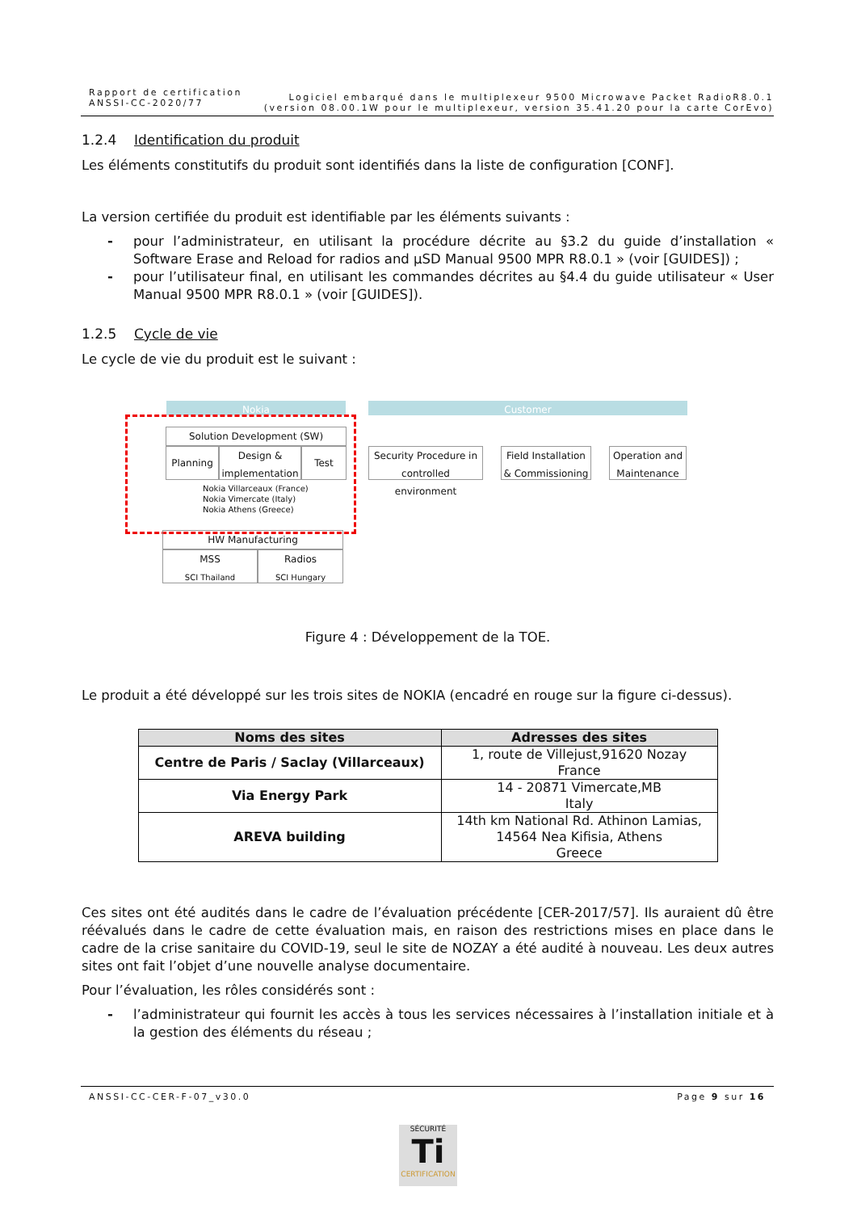Rapport de certification
ANSSI-CC-2020/77
Logiciel embarqué dans le multiplexeur 9500 Microwave Packet RadioR8.0.1
(version 08.00.1W pour le multiplexeur, version 35.41.20 pour la carte CorEvo)
1.2.4 Identification du produit
Les éléments constitutifs du produit sont identifiés dans la liste de configuration [CONF].
La version certifiée du produit est identifiable par les éléments suivants :
- pour l’administrateur, en utilisant la procédure décrite au §3.2 du guide d’installation « Software Erase and Reload for radios and µSD Manual 9500 MPR R8.0.1 » (voir [GUIDES]) ;
- pour l’utilisateur final, en utilisant les commandes décrites au §4.4 du guide utilisateur « User Manual 9500 MPR R8.0.1 » (voir [GUIDES]).
1.2.5 Cycle de vie
Le cycle de vie du produit est le suivant :
Nokia Customer
Solution Development (SW)
Planning
Design &
implementation
Test
Nokia Villarceaux (France)
Nokia Vimercate (Italy)
Nokia Athens (Greece)
Security Procedure in
controlled environment
Field Installation
& Commissioning
Operation and
Maintenance
HW Manufacturing
MSS
SCI Thailand
Radios
SCI Hungary
Figure 4 : Développement de la TOE.
Le produit a été développé sur les trois sites de NOKIA (encadré en rouge sur la figure ci-dessus).
| Noms des sites | Adresses des sites |
| --- | --- |
| Centre de Paris / Saclay (Villarceaux) | 1, route de Villejust,91620 Nozay France |
| Via Energy Park | 14 - 20871 Vimercate,MB Italy |
| AREVA building | 14th km National Rd. Athinon Lamias, 14564 Nea Kifisia, Athens Greece |
Ces sites ont été audités dans le cadre de l’évaluation précédente [CER-2017/57]. Ils auraient dû être réévalués dans le cadre de cette évaluation mais, en raison des restrictions mises en place dans le cadre de la crise sanitaire du COVID-19, seul le site de NOZAY a été audité à nouveau. Les deux autres sites ont fait l’objet d’une nouvelle analyse documentaire.
Pour l’évaluation, les rôles considérés sont :
- l’administrateur qui fournit les accès à tous les services nécessaires à l’installation initiale et à la gestion des éléments du réseau ;
ANSSI-CC-CER-F-07_v30.0 Page 9 sur 16
SÉCURITÉ
Ti
CERTIFICATION